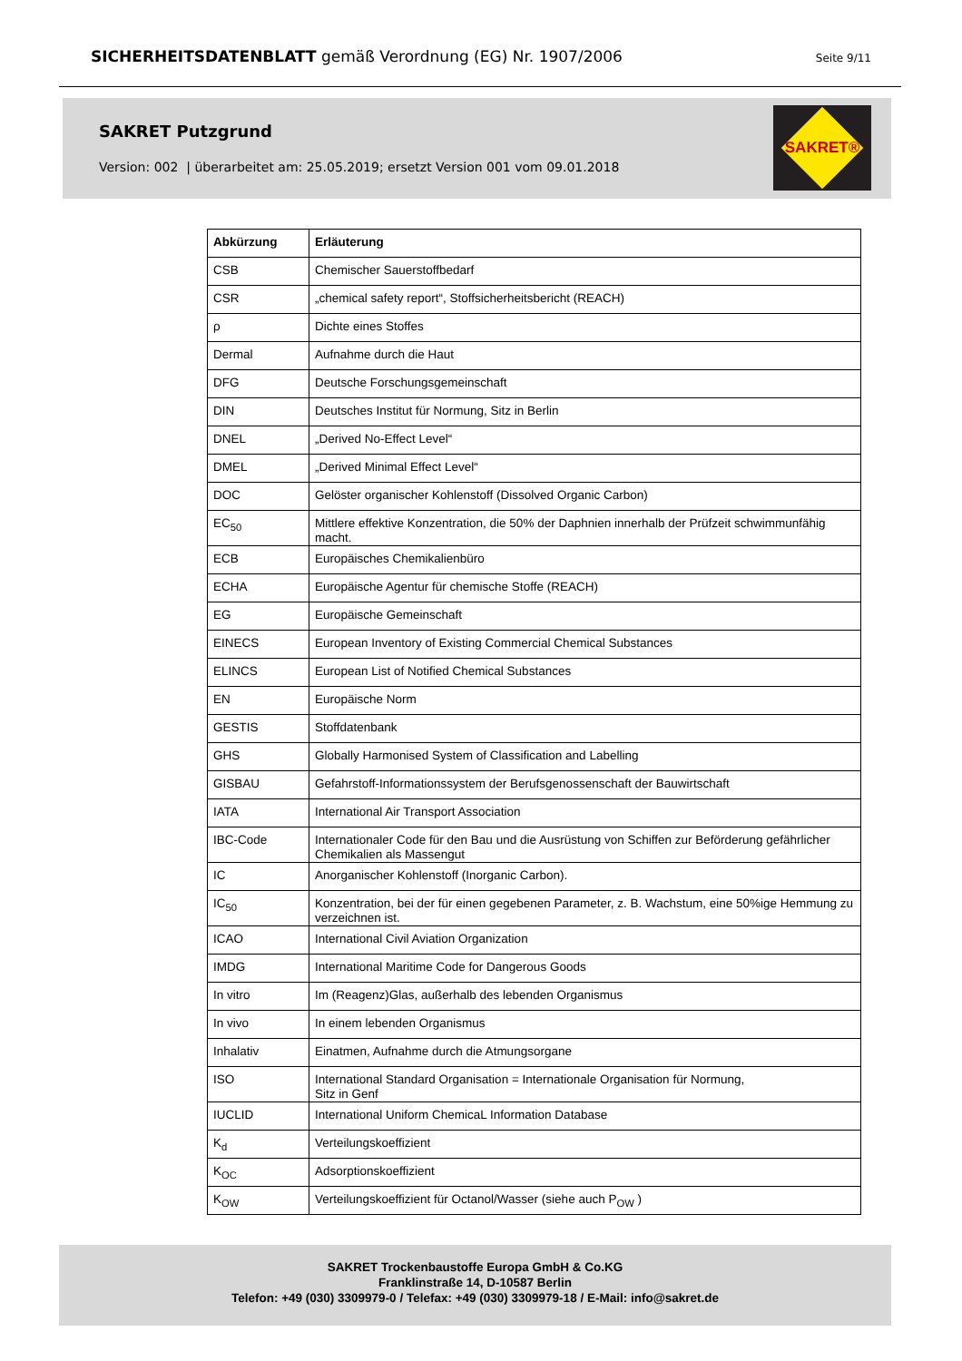SICHERHEITSDATENBLATT gemäß Verordnung (EG) Nr. 1907/2006 Seite 9/11
SAKRET Putzgrund
Version: 002 | überarbeitet am: 25.05.2019; ersetzt Version 001 vom 09.01.2018
SAKRET®
| Abkürzung | Erläuterung |
| --- | --- |
| CSB | Chemischer Sauerstoffbedarf |
| CSR | „chemical safety report“, Stoffsicherheitsbericht (REACH) |
| ρ | Dichte eines Stoffes |
| Dermal | Aufnahme durch die Haut |
| DFG | Deutsche Forschungsgemeinschaft |
| DIN | Deutsches Institut für Normung, Sitz in Berlin |
| DNEL | „Derived No-Effect Level“ |
| DMEL | „Derived Minimal Effect Level“ |
| DOC | Gelöster organischer Kohlenstoff (Dissolved Organic Carbon) |
| EC<sub>50</sub> | Mittlere effektive Konzentration, die 50% der Daphnien innerhalb der Prüfzeit schwimmunfähig macht. |
| ECB | Europäisches Chemikalienbüro |
| ECHA | Europäische Agentur für chemische Stoffe (REACH) |
| EG | Europäische Gemeinschaft |
| EINECS | European Inventory of Existing Commercial Chemical Substances |
| ELINCS | European List of Notified Chemical Substances |
| EN | Europäische Norm |
| GESTIS | Stoffdatenbank |
| GHS | Globally Harmonised System of Classification and Labelling |
| GISBAU | Gefahrstoff-Informationssystem der Berufsgenossenschaft der Bauwirtschaft |
| IATA | International Air Transport Association |
| IBC-Code | Internationaler Code für den Bau und die Ausrüstung von Schiffen zur Beförderung gefährlicher Chemikalien als Massengut |
| IC | Anorganischer Kohlenstoff (Inorganic Carbon). |
| IC<sub>50</sub> | Konzentration, bei der für einen gegebenen Parameter, z. B. Wachstum, eine 50%ige Hemmung zu verzeichnen ist. |
| ICAO | International Civil Aviation Organization |
| IMDG | International Maritime Code for Dangerous Goods |
| In vitro | Im (Reagenz)Glas, außerhalb des lebenden Organismus |
| In vivo | In einem lebenden Organismus |
| Inhalativ | Einatmen, Aufnahme durch die Atmungsorgane |
| ISO | International Standard Organisation = Internationale Organisation für Normung, Sitz in Genf |
| IUCLID | International Uniform ChemicaL Information Database |
| K<sub>d</sub> | Verteilungskoeffizient |
| K<sub>OC</sub> | Adsorptionskoeffizient |
| K<sub>OW</sub> | Verteilungskoeffizient für Octanol/Wasser (siehe auch P<sub>OW</sub> ) |
SAKRET Trockenbaustoffe Europa GmbH & Co.KG
Franklinstraße 14, D-10587 Berlin
Telefon: +49 (030) 3309979-0 / Telefax: +49 (030) 3309979-18 / E-Mail: info@sakret.de